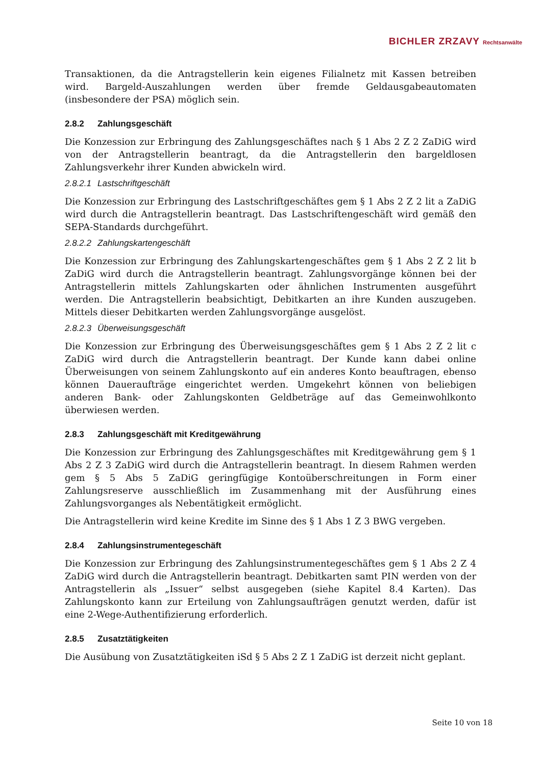BICHLER ZRZAVY Rechtsanwälte
Transaktionen, da die Antragstellerin kein eigenes Filialnetz mit Kassen betreiben wird. Bargeld-Auszahlungen werden über fremde Geldausgabeautomaten (insbesondere der PSA) möglich sein.
2.8.2 Zahlungsgeschäft
Die Konzession zur Erbringung des Zahlungsgeschäftes nach § 1 Abs 2 Z 2 ZaDiG wird von der Antragstellerin beantragt, da die Antragstellerin den bargeldlosen Zahlungsverkehr ihrer Kunden abwickeln wird.
2.8.2.1 Lastschriftgeschäft
Die Konzession zur Erbringung des Lastschriftgeschäftes gem § 1 Abs 2 Z 2 lit a ZaDiG wird durch die Antragstellerin beantragt. Das Lastschriftengeschäft wird gemäß den SEPA-Standards durchgeführt.
2.8.2.2 Zahlungskartengeschäft
Die Konzession zur Erbringung des Zahlungskartengeschäftes gem § 1 Abs 2 Z 2 lit b ZaDiG wird durch die Antragstellerin beantragt. Zahlungsvorgänge können bei der Antragstellerin mittels Zahlungskarten oder ähnlichen Instrumenten ausgeführt werden. Die Antragstellerin beabsichtigt, Debitkarten an ihre Kunden auszugeben. Mittels dieser Debitkarten werden Zahlungsvorgänge ausgelöst.
2.8.2.3 Überweisungsgeschäft
Die Konzession zur Erbringung des Überweisungsgeschäftes gem § 1 Abs 2 Z 2 lit c ZaDiG wird durch die Antragstellerin beantragt. Der Kunde kann dabei online Überweisungen von seinem Zahlungskonto auf ein anderes Konto beauftragen, ebenso können Daueraufträge eingerichtet werden. Umgekehrt können von beliebigen anderen Bank- oder Zahlungskonten Geldbeträge auf das Gemeinwohlkonto überwiesen werden.
2.8.3 Zahlungsgeschäft mit Kreditgewährung
Die Konzession zur Erbringung des Zahlungsgeschäftes mit Kreditgewährung gem § 1 Abs 2 Z 3 ZaDiG wird durch die Antragstellerin beantragt. In diesem Rahmen werden gem § 5 Abs 5 ZaDiG geringfügige Kontoüberschreitungen in Form einer Zahlungsreserve ausschließlich im Zusammenhang mit der Ausführung eines Zahlungsvorganges als Nebentätigkeit ermöglicht.
Die Antragstellerin wird keine Kredite im Sinne des § 1 Abs 1 Z 3 BWG vergeben.
2.8.4 Zahlungsinstrumentegeschäft
Die Konzession zur Erbringung des Zahlungsinstrumentegeschäftes gem § 1 Abs 2 Z 4 ZaDiG wird durch die Antragstellerin beantragt. Debitkarten samt PIN werden von der Antragstellerin als „Issuer“ selbst ausgegeben (siehe Kapitel 8.4 Karten). Das Zahlungskonto kann zur Erteilung von Zahlungsaufträgen genutzt werden, dafür ist eine 2-Wege-Authentifizierung erforderlich.
2.8.5 Zusatztätigkeiten
Die Ausübung von Zusatztätigkeiten iSd § 5 Abs 2 Z 1 ZaDiG ist derzeit nicht geplant.
Seite 10 von 18